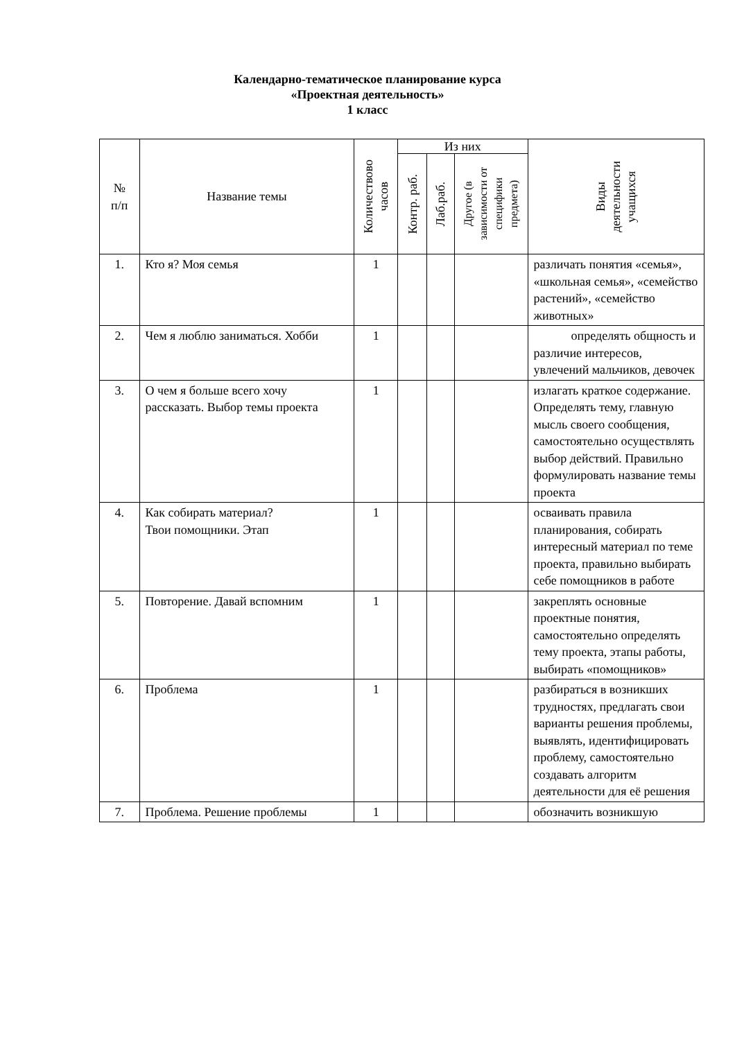Календарно-тематическое планирование курса
«Проектная деятельность»
1 класс
| № п/п | Название темы | Количествово часов | Из них | | | Виды деятельности учащихся |
| --- | --- | --- | --- | --- | --- | --- |
| | | | Контр. раб. | Лаб.раб. | Другое (в зависимости от специфики предмета) | |
| 1. | Кто я? Моя семья | 1 | | | | различать понятия «семья», «школьная семья», «семейство растений», «семейство животных» |
| 2. | Чем я люблю заниматься. Хобби | 1 | | | | определять общность и различие интересов, увлечений мальчиков, девочек |
| 3. | О чем я больше всего хочу рассказать. Выбор темы проекта | 1 | | | | излагать краткое содержание. Определять тему, главную мысль своего сообщения, самостоятельно осуществлять выбор действий. Правильно формулировать название темы проекта |
| 4. | Как собирать материал? Твои помощники. Этап | 1 | | | | осваивать правила планирования, собирать интересный материал по теме проекта, правильно выбирать себе помощников в работе |
| 5. | Повторение. Давай вспомним | 1 | | | | закреплять основные проектные понятия, самостоятельно определять тему проекта, этапы работы, выбирать «помощников» |
| 6. | Проблема | 1 | | | | разбираться в возникших трудностях, предлагать свои варианты решения проблемы, выявлять, идентифицировать проблему, самостоятельно создавать алгоритм деятельности для её решения |
| 7. | Проблема. Решение проблемы | 1 | | | | обозначить возникшую |